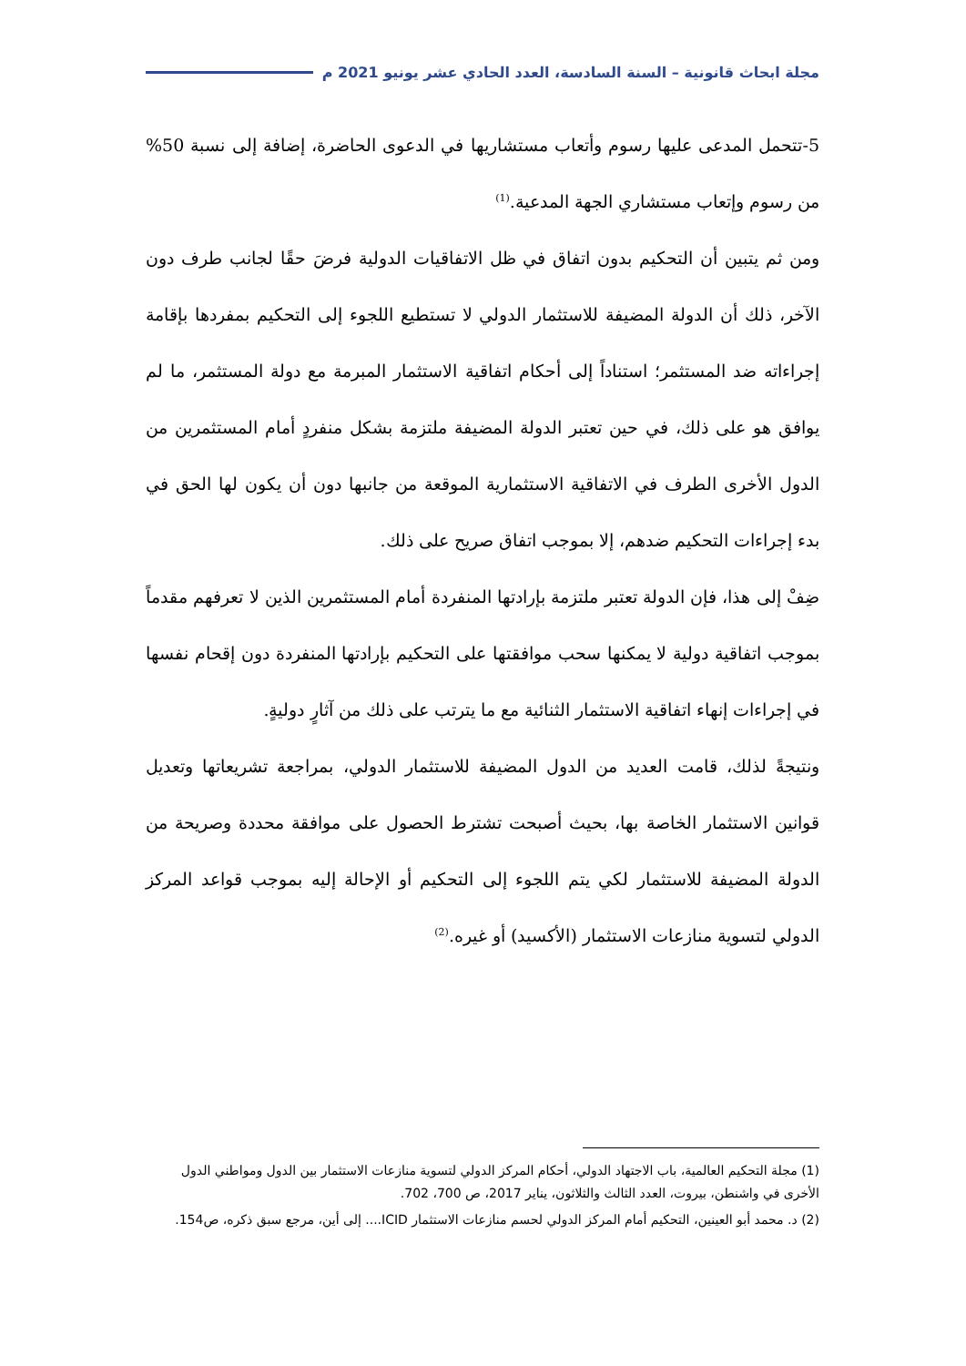مجلة ابحاث قانونية – السنة السادسة، العدد الحادي عشر يونيو 2021 م
5-تتحمل المدعى عليها رسوم وأتعاب مستشاريها في الدعوى الحاضرة، إضافة إلى نسبة 50% من رسوم وإتعاب مستشاري الجهة المدعية.<sup>(1)</sup>
ومن ثم يتبين أن التحكيم بدون اتفاق في ظل الاتفاقيات الدولية فرضَ حقًا لجانب طرف دون الآخر، ذلك أن الدولة المضيفة للاستثمار الدولي لا تستطيع اللجوء إلى التحكيم بمفردها بإقامة إجراءاته ضد المستثمر؛ استناداً إلى أحكام اتفاقية الاستثمار المبرمة مع دولة المستثمر، ما لم يوافق هو على ذلك، في حين تعتبر الدولة المضيفة ملتزمة بشكل منفردٍ أمام المستثمرين من الدول الأخرى الطرف في الاتفاقية الاستثمارية الموقعة من جانبها دون أن يكون لها الحق في بدء إجراءات التحكيم ضدهم، إلا بموجب اتفاق صريح على ذلك.
ضِفْ إلى هذا، فإن الدولة تعتبر ملتزمة بإرادتها المنفردة أمام المستثمرين الذين لا تعرفهم مقدماً بموجب اتفاقية دولية لا يمكنها سحب موافقتها على التحكيم بإرادتها المنفردة دون إقحام نفسها في إجراءات إنهاء اتفاقية الاستثمار الثنائية مع ما يترتب على ذلك من آثارٍ دوليةٍ.
ونتيجةً لذلك، قامت العديد من الدول المضيفة للاستثمار الدولي، بمراجعة تشريعاتها وتعديل قوانين الاستثمار الخاصة بها، بحيث أصبحت تشترط الحصول على موافقة محددة وصريحة من الدولة المضيفة للاستثمار لكي يتم اللجوء إلى التحكيم أو الإحالة إليه بموجب قواعد المركز الدولي لتسوية منازعات الاستثمار (الأكسيد) أو غيره.<sup>(2)</sup>
(1) مجلة التحكيم العالمية، باب الاجتهاد الدولي، أحكام المركز الدولي لتسوية منازعات الاستثمار بين الدول ومواطني الدول الأخرى في واشنطن، بيروت، العدد الثالث والثلاثون، يناير 2017، ص 700، 702.
(2) د. محمد أبو العينين، التحكيم أمام المركز الدولي لحسم منازعات الاستثمار ICID.... إلى أين، مرجع سبق ذكره، ص154.